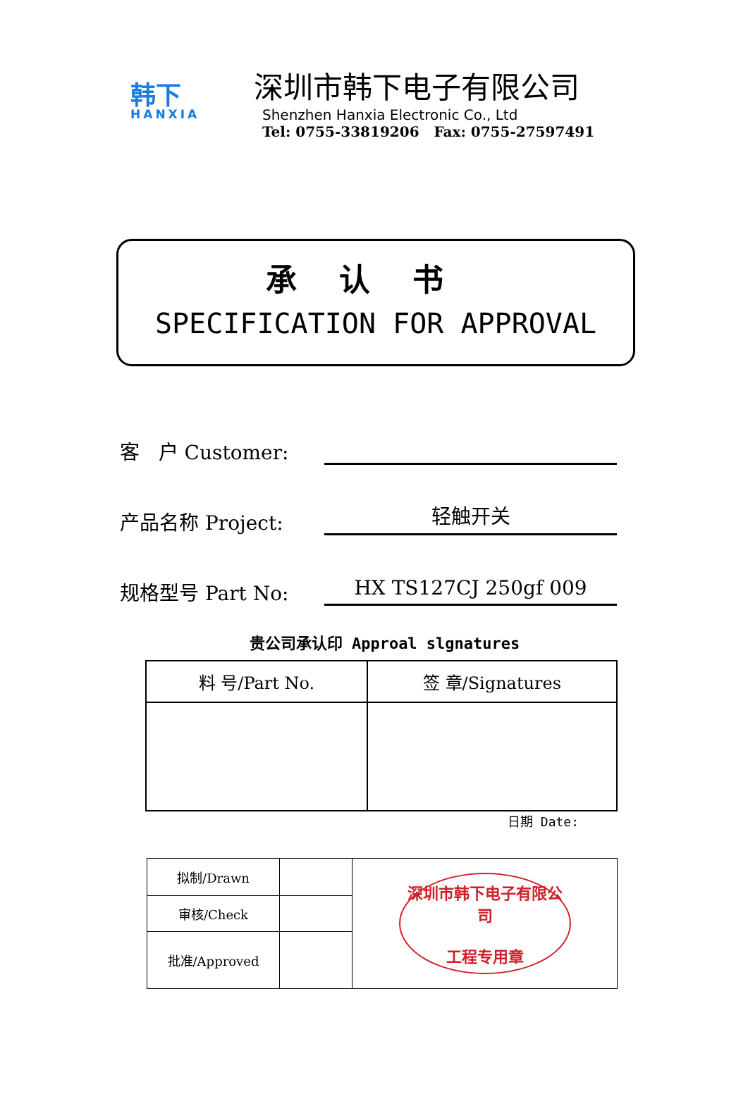韩下
HANXIA
深圳市韩下电子有限公司
Shenzhen Hanxia Electronic Co., Ltd
Tel: 0755-33819206 Fax: 0755-27597491
承认书
SPECIFICATION FOR APPROVAL
客 户 Customer:
产品名称 Project:
轻触开关
规格型号 Part No:
HX TS127CJ 250gf 009
贵公司承认印 Approal slgnatures
| 料 号/Part No. | 签 章/Signatures |
日期 Date:
| 拟制/Drawn | | 深圳市韩下电子有限公司 工程专用章 |
| 审核/Check | | |
| 批准/Approved | | |